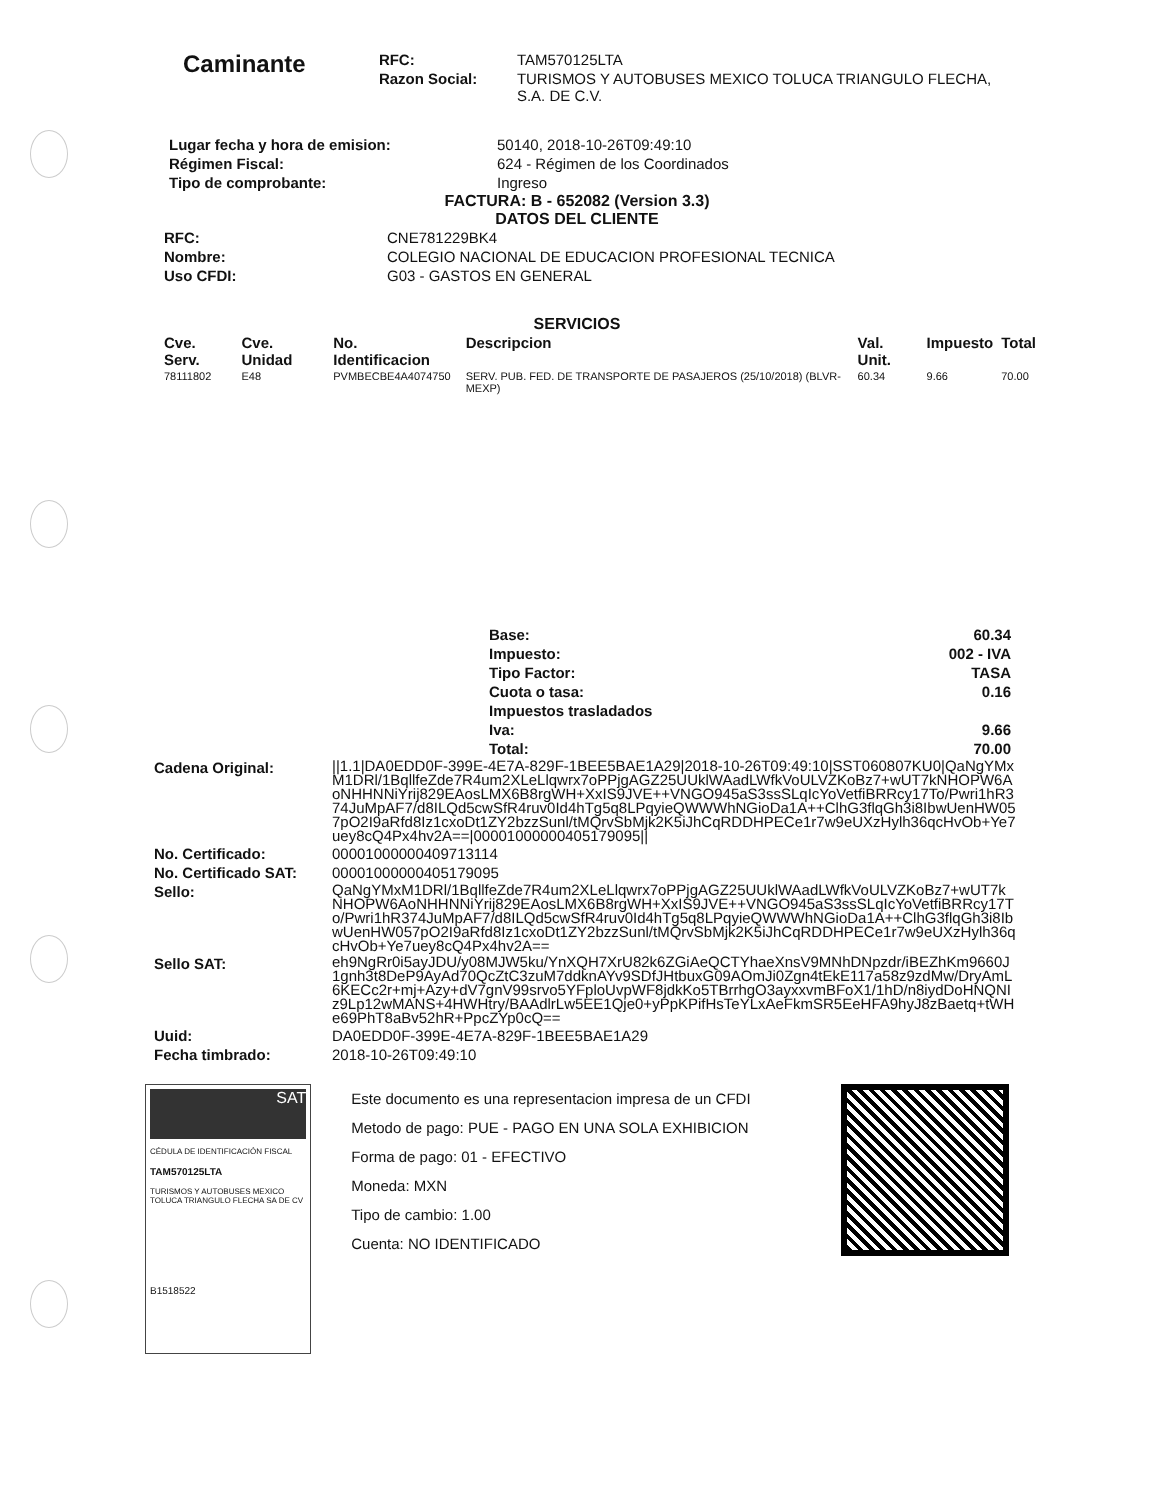Caminante
| RFC: | TAM570125LTA |
| Razon Social: | TURISMOS Y AUTOBUSES MEXICO TOLUCA TRIANGULO FLECHA, S.A. DE C.V. |
| Lugar fecha y hora de emision: | 50140, 2018-10-26T09:49:10 |
| Régimen Fiscal: | 624 - Régimen de los Coordinados |
| Tipo de comprobante: | Ingreso |
FACTURA: B - 652082 (Version 3.3)
DATOS DEL CLIENTE
| RFC: | CNE781229BK4 |
| Nombre: | COLEGIO NACIONAL DE EDUCACION PROFESIONAL TECNICA |
| Uso CFDI: | G03 - GASTOS EN GENERAL |
SERVICIOS
| Cve. Serv. | Cve. Unidad | No. Identificacion | Descripcion | Val. Unit. | Impuesto | Total |
| --- | --- | --- | --- | --- | --- | --- |
| 78111802 | E48 | PVMBECBE4A4074750 | SERV. PUB. FED. DE TRANSPORTE DE PASAJEROS (25/10/2018) (BLVR-MEXP) | 60.34 | 9.66 | 70.00 |
| Base: | 60.34 |
| Impuesto: | 002 - IVA |
| Tipo Factor: | TASA |
| Cuota o tasa: | 0.16 |
| Impuestos trasladados | |
| Iva: | 9.66 |
| Total: | 70.00 |
| Cadena Original: | //1.1/DA0EDD0F-399E-4E7A-829F-1BEE5BAE1A29/2018-10-26T09:49:10/SST060807KU0/QaNgYMxM1DRl/1BqllfeZde7R4um2XLeLlqwrx7oPPjgAGZ25UUklWAadLWfkVoULVZKoBz7+wUT7kNHOPW6AoNHHNNiYrij829EAosLMX6B8rgWH+XxIS9JVE++VNGO945aS3ssSLqIcYoVetfiBRRcy17To/Pwri1hR374JuMpAF7/d8ILQd5cwSfR4ruv0Id4hTg5q8LPqyieQWWWhNGioDa1A++ClhG3flqGh3i8IbwUenHW057pO2I9aRfd8Iz1cxoDt1ZY2bzzSunl/tMQrvSbMjk2K5iJhCqRDDHPECe1r7w9eUXzHylh36qcHvOb+Ye7uey8cQ4Px4hv2A==/00001000000405179095// |
| No. Certificado: | 00001000000409713114 |
| No. Certificado SAT: | 00001000000405179095 |
| Sello: | QaNgYMxM1DRl/1BqllfeZde7R4um2XLeLlqwrx7oPPjgAGZ25UUklWAadLWfkVoULVZKoBz7+wUT7kNHOPW6AoNHHNNiYrij829EAosLMX6B8rgWH+XxIS9JVE++VNGO945aS3ssSLqIcYoVetfiBRRcy17To/Pwri1hR374JuMpAF7/d8ILQd5cwSfR4ruv0Id4hTg5q8LPqyieQWWWhNGioDa1A++ClhG3flqGh3i8IbwUenHW057pO2I9aRfd8Iz1cxoDt1ZY2bzzSunl/tMQrvSbMjk2K5iJhCqRDDHPECe1r7w9eUXzHylh36qcHvOb+Ye7uey8cQ4Px4hv2A== |
| Sello SAT: | eh9NgRr0i5ayJDU/y08MJW5ku/YnXQH7XrU82k6ZGiAeQCTYhaeXnsV9MNhDNpzdr/iBEZhKm9660J1gnh3t8DeP9AyAd70QcZtC3zuM7ddknAYv9SDfJHtbuxG09AOmJi0Zgn4tEkE117a58z9zdMw/DryAmL6KECc2r+mj+Azy+dV7gnV99srvo5YFploUvpWF8jdkKo5TBrrhgO3ayxxvmBFoX1/1hD/n8iydDoHNQNIz9Lp12wMANS+4HWHtry/BAAdlrLw5EE1Qje0+yPpKPifHsTeYLxAeFkmSR5EeHFA9hyJ8zBaetq+tWHe69PhT8aBv52hR+PpcZYp0cQ== |
| Uuid: | DA0EDD0F-399E-4E7A-829F-1BEE5BAE1A29 |
| Fecha timbrado: | 2018-10-26T09:49:10 |
SAT
CÉDULA DE IDENTIFICACIÓN FISCAL
TAM570125LTA
TURISMOS Y AUTOBUSES MEXICO TOLUCA TRIANGULO FLECHA SA DE CV
B1518522
Este documento es una representacion impresa de un CFDI
Metodo de pago: PUE - PAGO EN UNA SOLA EXHIBICION
Forma de pago: 01 - EFECTIVO
Moneda: MXN
Tipo de cambio: 1.00
Cuenta: NO IDENTIFICADO